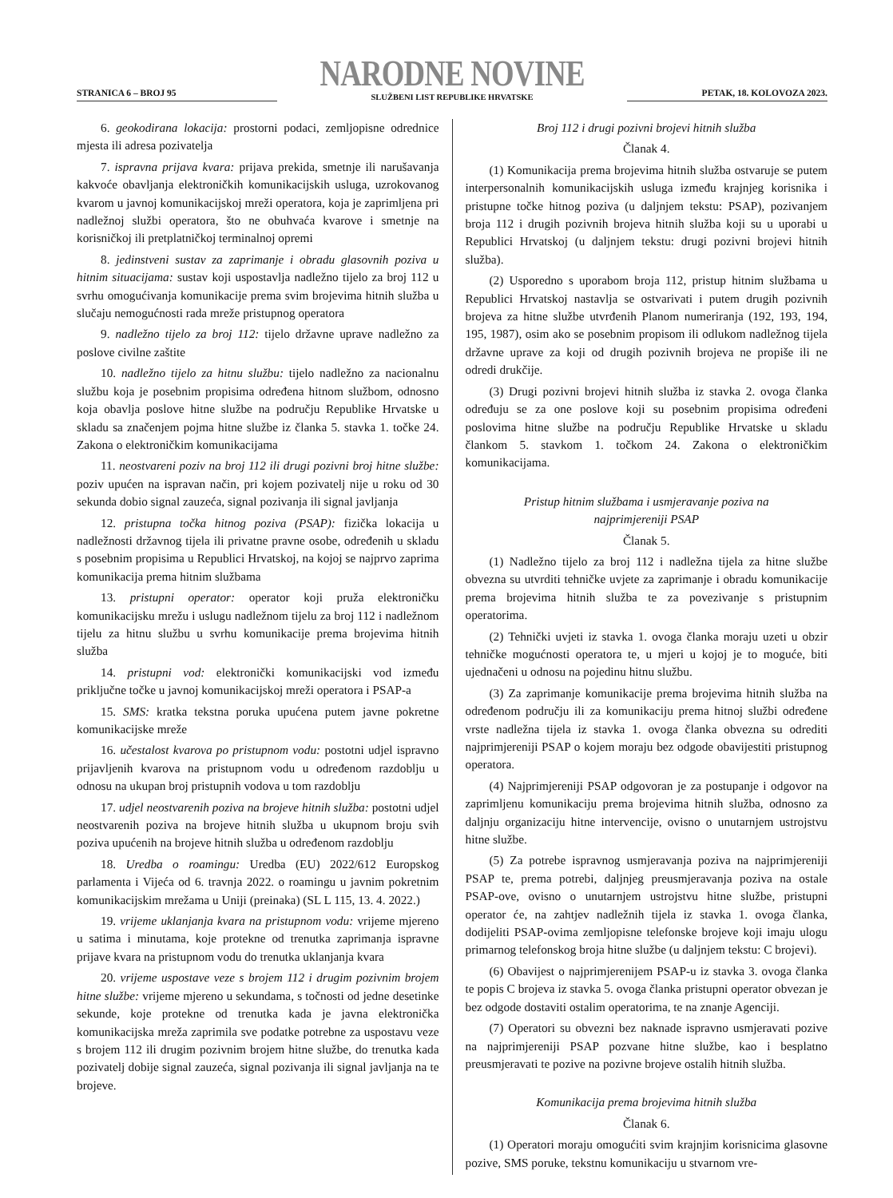STRANICA 6 – BROJ 95
NARODNE NOVINE
SLUŽBENI LIST REPUBLIKE HRVATSKE
PETAK, 18. KOLOVOZA 2023.
6. geokodirana lokacija: prostorni podaci, zemljopisne odrednice mjesta ili adresa pozivatelja
7. ispravna prijava kvara: prijava prekida, smetnje ili narušavanja kakvoće obavljanja elektroničkih komunikacijskih usluga, uzrokovanog kvarom u javnoj komunikacijskoj mreži operatora, koja je zaprimljena pri nadležnoj službi operatora, što ne obuhvaća kvarove i smetnje na korisničkoj ili pretplatničkoj terminalnoj opremi
8. jedinstveni sustav za zaprimanje i obradu glasovnih poziva u hitnim situacijama: sustav koji uspostavlja nadležno tijelo za broj 112 u svrhu omogućivanja komunikacije prema svim brojevima hitnih služba u slučaju nemogućnosti rada mreže pristupnog operatora
9. nadležno tijelo za broj 112: tijelo državne uprave nadležno za poslove civilne zaštite
10. nadležno tijelo za hitnu službu: tijelo nadležno za nacionalnu službu koja je posebnim propisima određena hitnom službom, odnosno koja obavlja poslove hitne službe na području Republike Hrvatske u skladu sa značenjem pojma hitne službe iz članka 5. stavka 1. točke 24. Zakona o elektroničkim komunikacijama
11. neostvareni poziv na broj 112 ili drugi pozivni broj hitne službe: poziv upućen na ispravan način, pri kojem pozivatelj nije u roku od 30 sekunda dobio signal zauzeća, signal pozivanja ili signal javljanja
12. pristupna točka hitnog poziva (PSAP): fizička lokacija u nadležnosti državnog tijela ili privatne pravne osobe, određenih u skladu s posebnim propisima u Republici Hrvatskoj, na kojoj se najprvo zaprima komunikacija prema hitnim službama
13. pristupni operator: operator koji pruža elektroničku komunikacijsku mrežu i uslugu nadležnom tijelu za broj 112 i nadležnom tijelu za hitnu službu u svrhu komunikacije prema brojevima hitnih služba
14. pristupni vod: elektronički komunikacijski vod između priključne točke u javnoj komunikacijskoj mreži operatora i PSAP-a
15. SMS: kratka tekstna poruka upućena putem javne pokretne komunikacijske mreže
16. učestalost kvarova po pristupnom vodu: postotni udjel ispravno prijavljenih kvarova na pristupnom vodu u određenom razdoblju u odnosu na ukupan broj pristupnih vodova u tom razdoblju
17. udjel neostvarenih poziva na brojeve hitnih služba: postotni udjel neostvarenih poziva na brojeve hitnih služba u ukupnom broju svih poziva upućenih na brojeve hitnih služba u određenom razdoblju
18. Uredba o roamingu: Uredba (EU) 2022/612 Europskog parlamenta i Vijeća od 6. travnja 2022. o roamingu u javnim pokretnim komunikacijskim mrežama u Uniji (preinaka) (SL L 115, 13. 4. 2022.)
19. vrijeme uklanjanja kvara na pristupnom vodu: vrijeme mjereno u satima i minutama, koje protekne od trenutka zaprimanja ispravne prijave kvara na pristupnom vodu do trenutka uklanjanja kvara
20. vrijeme uspostave veze s brojem 112 i drugim pozivnim brojem hitne službe: vrijeme mjereno u sekundama, s točnosti od jedne desetinke sekunde, koje protekne od trenutka kada je javna elektronička komunikacijska mreža zaprimila sve podatke potrebne za uspostavu veze s brojem 112 ili drugim pozivnim brojem hitne službe, do trenutka kada pozivatelj dobije signal zauzeća, signal pozivanja ili signal javljanja na te brojeve.
Broj 112 i drugi pozivni brojevi hitnih služba
Članak 4.
(1) Komunikacija prema brojevima hitnih služba ostvaruje se putem interpersonalnih komunikacijskih usluga između krajnjeg korisnika i pristupne točke hitnog poziva (u daljnjem tekstu: PSAP), pozivanjem broja 112 i drugih pozivnih brojeva hitnih služba koji su u uporabi u Republici Hrvatskoj (u daljnjem tekstu: drugi pozivni brojevi hitnih služba).
(2) Usporedno s uporabom broja 112, pristup hitnim službama u Republici Hrvatskoj nastavlja se ostvarivati i putem drugih pozivnih brojeva za hitne službe utvrđenih Planom numeriranja (192, 193, 194, 195, 1987), osim ako se posebnim propisom ili odlukom nadležnog tijela državne uprave za koji od drugih pozivnih brojeva ne propiše ili ne odredi drukčije.
(3) Drugi pozivni brojevi hitnih služba iz stavka 2. ovoga članka određuju se za one poslove koji su posebnim propisima određeni poslovima hitne službe na području Republike Hrvatske u skladu člankom 5. stavkom 1. točkom 24. Zakona o elektroničkim komunikacijama.
Pristup hitnim službama i usmjeravanje poziva na
najprimjereniji PSAP
Članak 5.
(1) Nadležno tijelo za broj 112 i nadležna tijela za hitne službe obvezna su utvrditi tehničke uvjete za zaprimanje i obradu komunikacije prema brojevima hitnih služba te za povezivanje s pristupnim operatorima.
(2) Tehnički uvjeti iz stavka 1. ovoga članka moraju uzeti u obzir tehničke mogućnosti operatora te, u mjeri u kojoj je to moguće, biti ujednačeni u odnosu na pojedinu hitnu službu.
(3) Za zaprimanje komunikacije prema brojevima hitnih služba na određenom području ili za komunikaciju prema hitnoj službi određene vrste nadležna tijela iz stavka 1. ovoga članka obvezna su odrediti najprimjereniji PSAP o kojem moraju bez odgode obavijestiti pristupnog operatora.
(4) Najprimjereniji PSAP odgovoran je za postupanje i odgovor na zaprimljenu komunikaciju prema brojevima hitnih služba, odnosno za daljnju organizaciju hitne intervencije, ovisno o unutarnjem ustrojstvu hitne službe.
(5) Za potrebe ispravnog usmjeravanja poziva na najprimjereniji PSAP te, prema potrebi, daljnjeg preusmjeravanja poziva na ostale PSAP-ove, ovisno o unutarnjem ustrojstvu hitne službe, pristupni operator će, na zahtjev nadležnih tijela iz stavka 1. ovoga članka, dodijeliti PSAP-ovima zemljopisne telefonske brojeve koji imaju ulogu primarnog telefonskog broja hitne službe (u daljnjem tekstu: C brojevi).
(6) Obavijest o najprimjerenijem PSAP-u iz stavka 3. ovoga članka te popis C brojeva iz stavka 5. ovoga članka pristupni operator obvezan je bez odgode dostaviti ostalim operatorima, te na znanje Agenciji.
(7) Operatori su obvezni bez naknade ispravno usmjeravati pozive na najprimjereniji PSAP pozvane hitne službe, kao i besplatno preusmjeravati te pozive na pozivne brojeve ostalih hitnih služba.
Komunikacija prema brojevima hitnih služba
Članak 6.
(1) Operatori moraju omogućiti svim krajnjim korisnicima glasovne pozive, SMS poruke, tekstnu komunikaciju u stvarnom vre-